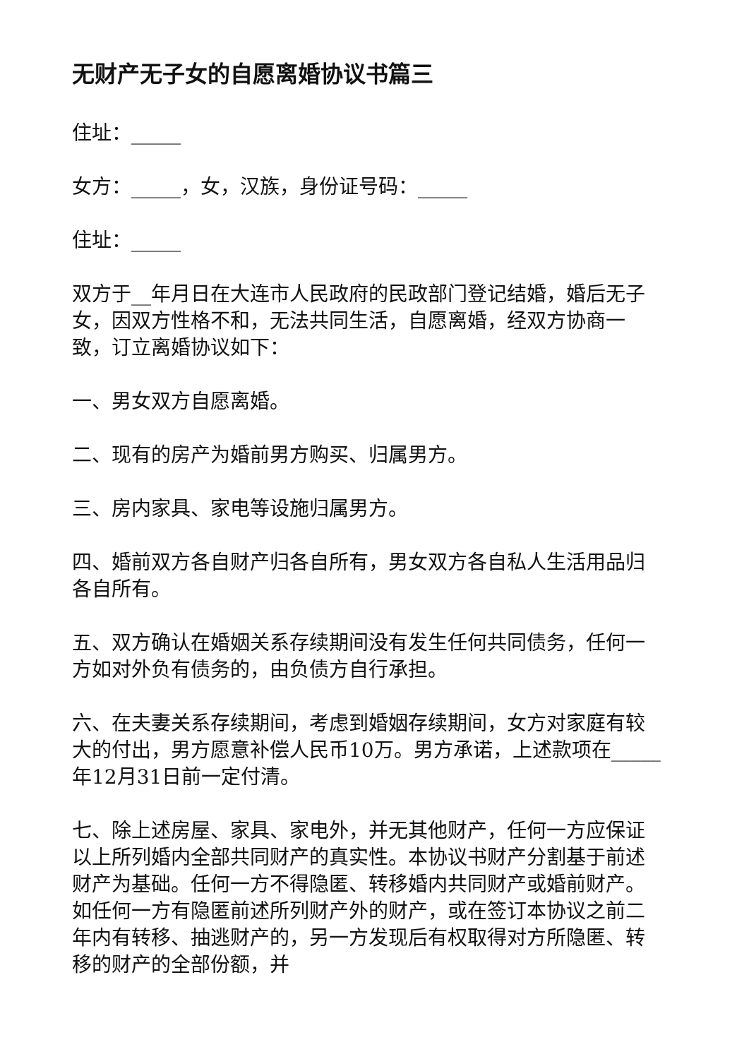无财产无子女的自愿离婚协议书篇三
住址：_____
女方：_____，女，汉族，身份证号码：_____
住址：_____
双方于__年月日在大连市人民政府的民政部门登记结婚，婚后无子女，因双方性格不和，无法共同生活，自愿离婚，经双方协商一致，订立离婚协议如下：
一、男女双方自愿离婚。
二、现有的房产为婚前男方购买、归属男方。
三、房内家具、家电等设施归属男方。
四、婚前双方各自财产归各自所有，男女双方各自私人生活用品归各自所有。
五、双方确认在婚姻关系存续期间没有发生任何共同债务，任何一方如对外负有债务的，由负债方自行承担。
六、在夫妻关系存续期间，考虑到婚姻存续期间，女方对家庭有较大的付出，男方愿意补偿人民币10万。男方承诺，上述款项在_____年12月31日前一定付清。
七、除上述房屋、家具、家电外，并无其他财产，任何一方应保证以上所列婚内全部共同财产的真实性。本协议书财产分割基于前述财产为基础。任何一方不得隐匿、转移婚内共同财产或婚前财产。如任何一方有隐匿前述所列财产外的财产，或在签订本协议之前二年内有转移、抽逃财产的，另一方发现后有权取得对方所隐匿、转移的财产的全部份额，并